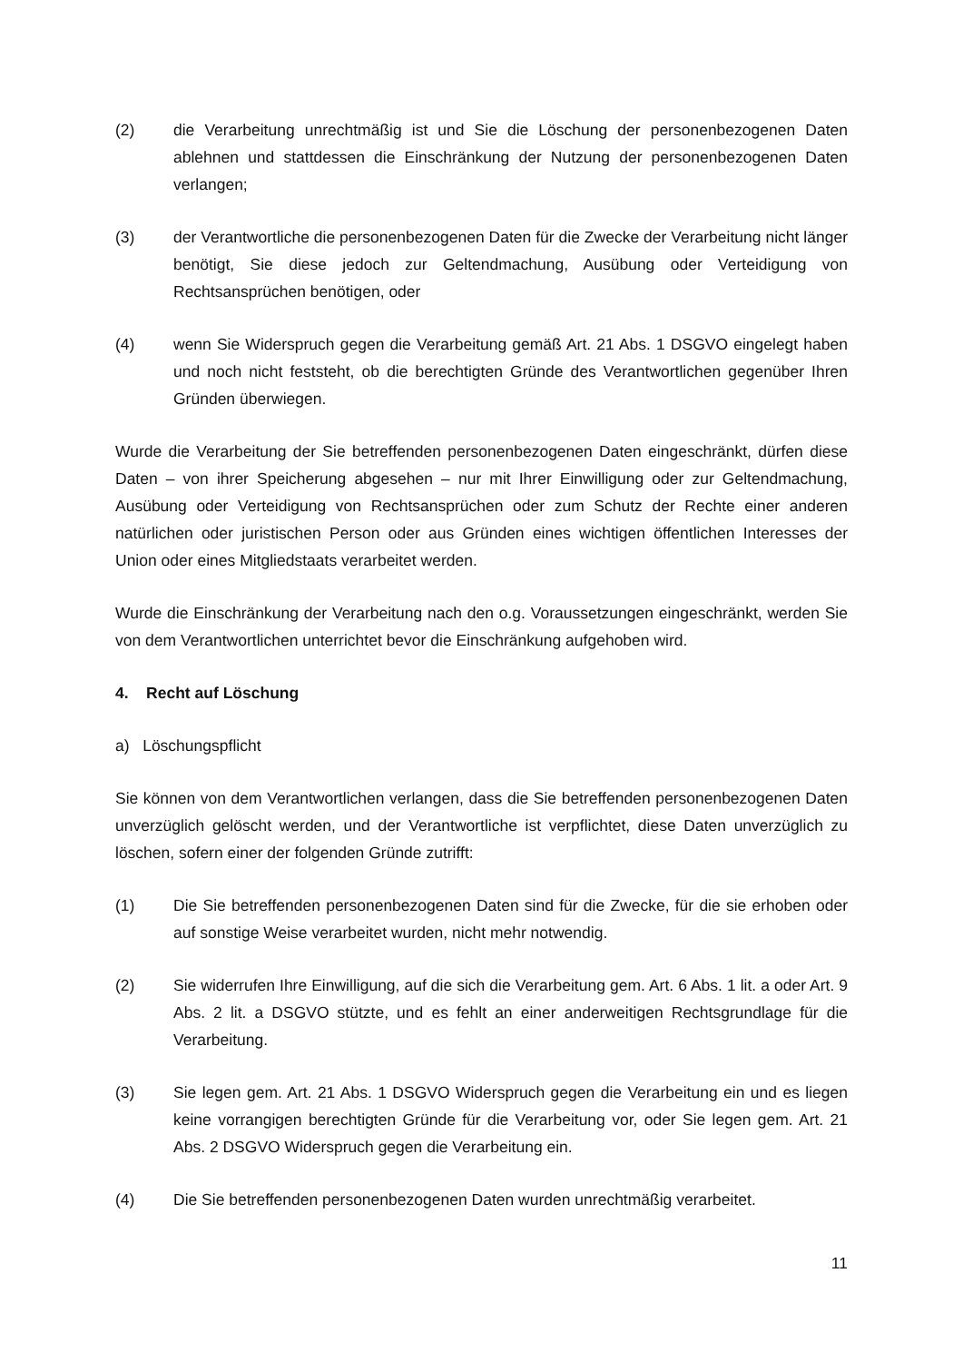(2) die Verarbeitung unrechtmäßig ist und Sie die Löschung der personenbezogenen Daten ablehnen und stattdessen die Einschränkung der Nutzung der personenbezogenen Daten verlangen;
(3) der Verantwortliche die personenbezogenen Daten für die Zwecke der Verarbeitung nicht länger benötigt, Sie diese jedoch zur Geltendmachung, Ausübung oder Verteidigung von Rechtsansprüchen benötigen, oder
(4) wenn Sie Widerspruch gegen die Verarbeitung gemäß Art. 21 Abs. 1 DSGVO eingelegt haben und noch nicht feststeht, ob die berechtigten Gründe des Verantwortlichen gegenüber Ihren Gründen überwiegen.
Wurde die Verarbeitung der Sie betreffenden personenbezogenen Daten eingeschränkt, dürfen diese Daten – von ihrer Speicherung abgesehen – nur mit Ihrer Einwilligung oder zur Geltendmachung, Ausübung oder Verteidigung von Rechtsansprüchen oder zum Schutz der Rechte einer anderen natürlichen oder juristischen Person oder aus Gründen eines wichtigen öffentlichen Interesses der Union oder eines Mitgliedstaats verarbeitet werden.
Wurde die Einschränkung der Verarbeitung nach den o.g. Voraussetzungen eingeschränkt, werden Sie von dem Verantwortlichen unterrichtet bevor die Einschränkung aufgehoben wird.
4. Recht auf Löschung
a) Löschungspflicht
Sie können von dem Verantwortlichen verlangen, dass die Sie betreffenden personenbezogenen Daten unverzüglich gelöscht werden, und der Verantwortliche ist verpflichtet, diese Daten unverzüglich zu löschen, sofern einer der folgenden Gründe zutrifft:
(1) Die Sie betreffenden personenbezogenen Daten sind für die Zwecke, für die sie erhoben oder auf sonstige Weise verarbeitet wurden, nicht mehr notwendig.
(2) Sie widerrufen Ihre Einwilligung, auf die sich die Verarbeitung gem. Art. 6 Abs. 1 lit. a oder Art. 9 Abs. 2 lit. a DSGVO stützte, und es fehlt an einer anderweitigen Rechtsgrundlage für die Verarbeitung.
(3) Sie legen gem. Art. 21 Abs. 1 DSGVO Widerspruch gegen die Verarbeitung ein und es liegen keine vorrangigen berechtigten Gründe für die Verarbeitung vor, oder Sie legen gem. Art. 21 Abs. 2 DSGVO Widerspruch gegen die Verarbeitung ein.
(4) Die Sie betreffenden personenbezogenen Daten wurden unrechtmäßig verarbeitet.
11